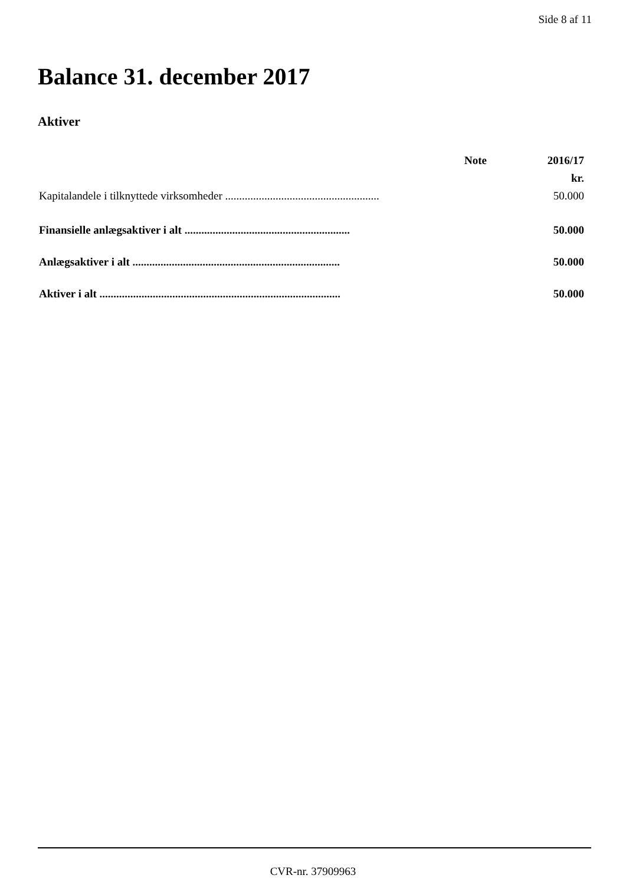Side 8 af 11
Balance 31. december 2017
Aktiver
| | Note | 2016/17 |
| --- | --- | --- |
| | | kr. |
| Kapitalandele i tilknyttede virksomheder ....................................................... | | 50.000 |
| Finansielle anlægsaktiver i alt ........................................................... | | 50.000 |
| Anlægsaktiver i alt .......................................................................... | | 50.000 |
| Aktiver i alt ...................................................................................... | | 50.000 |
CVR-nr. 37909963